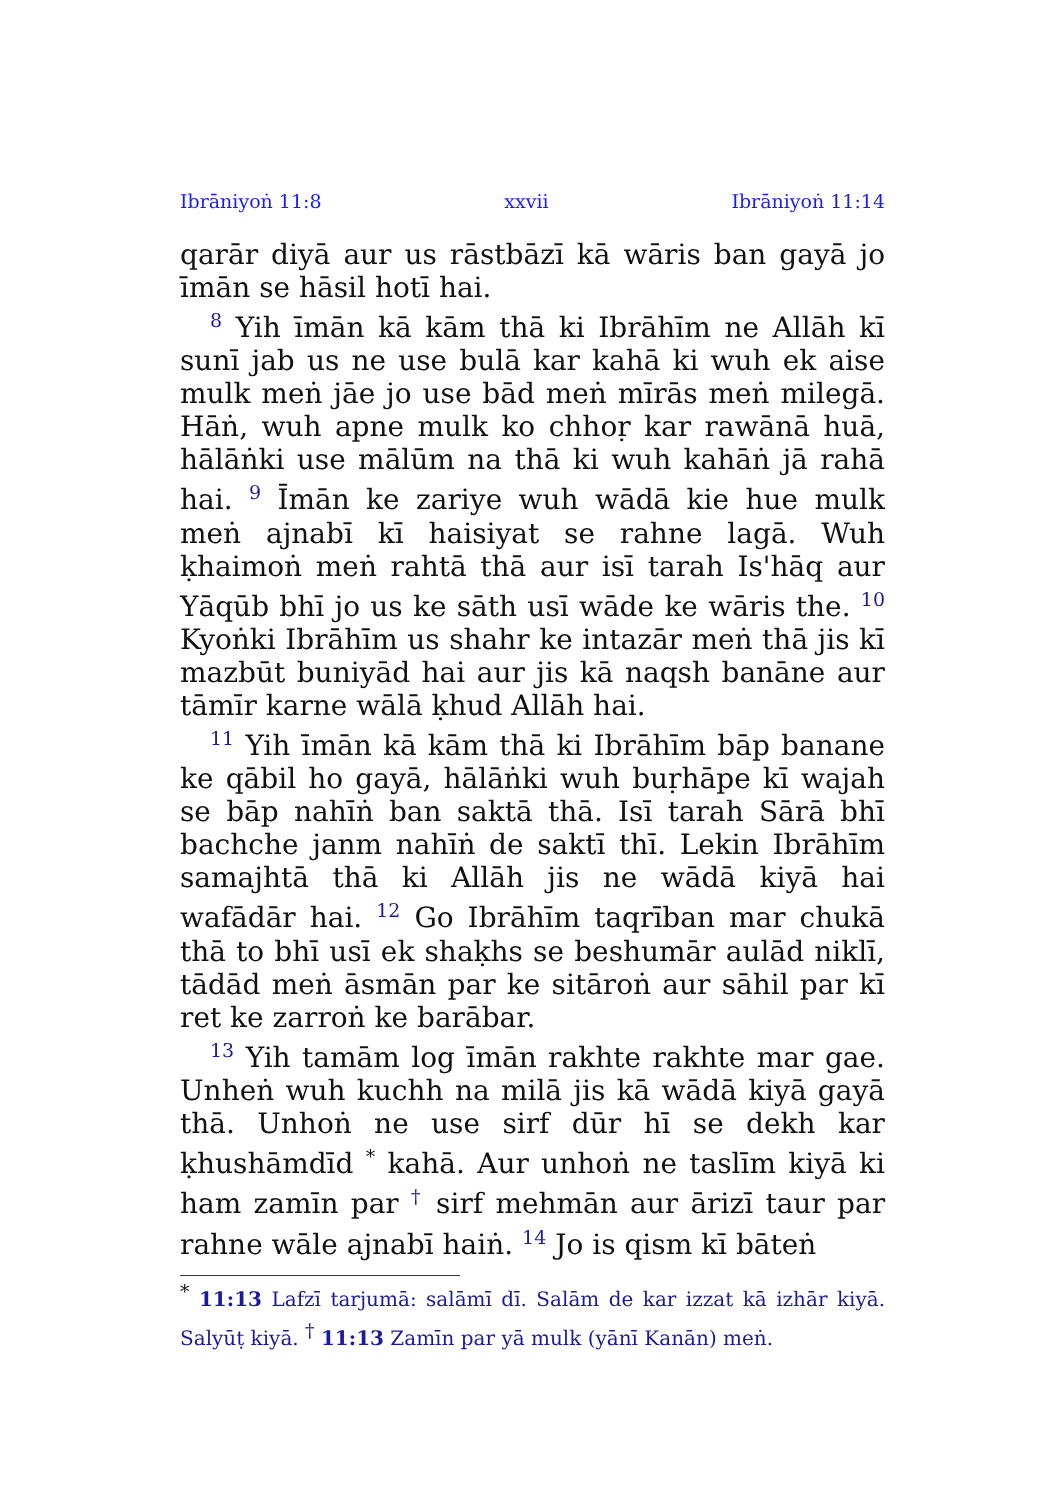Ibrāniyoṅ 11:8 xxvii Ibrāniyoṅ 11:14
qarār diyā aur us rāstbāzī kā wāris ban gayā jo īmān se hāsil hotī hai.
<sup>8</sup> Yih īmān kā kām thā ki Ibrāhīm ne Allāh kī sunī jab us ne use bulā kar kahā ki wuh ek aise mulk meṅ jāe jo use bād meṅ mīrās meṅ milegā. Hāṅ, wuh apne mulk ko chhoṛ kar rawānā huā, hālāṅki use mālūm na thā ki wuh kahāṅ jā rahā hai. <sup>9</sup> Īmān ke zariye wuh wādā kie hue mulk meṅ ajnabī kī haisiyat se rahne lagā. Wuh ḳhaimoṅ meṅ rahtā thā aur isī tarah Is'hāq aur Yāqūb bhī jo us ke sāth usī wāde ke wāris the. <sup>10</sup> Kyoṅki Ibrāhīm us shahr ke intazār meṅ thā jis kī mazbūt buniyād hai aur jis kā naqsh banāne aur tāmīr karne wālā ḳhud Allāh hai.
<sup>11</sup> Yih īmān kā kām thā ki Ibrāhīm bāp banane ke qābil ho gayā, hālāṅki wuh buṛhāpe kī wajah se bāp nahīṅ ban saktā thā. Isī tarah Sārā bhī bachche janm nahīṅ de saktī thī. Lekin Ibrāhīm samajhtā thā ki Allāh jis ne wādā kiyā hai wafādār hai. <sup>12</sup> Go Ibrāhīm taqrīban mar chukā thā to bhī usī ek shaḳhs se beshumār aulād niklī, tādād meṅ āsmān par ke sitāroṅ aur sāhil par kī ret ke zarroṅ ke barābar.
<sup>13</sup> Yih tamām log īmān rakhte rakhte mar gae. Unheṅ wuh kuchh na milā jis kā wādā kiyā gayā thā. Unhoṅ ne use sirf dūr hī se dekh kar ḳhushāmdīd <sup>*</sup> kahā. Aur unhoṅ ne taslīm kiyā ki ham zamīn par <sup>†</sup> sirf mehmān aur ārizī taur par rahne wāle ajnabī haiṅ. <sup>14</sup> Jo is qism kī bāteṅ
<sup>*</sup> 11:13 Lafzī tarjumā: salāmī dī. Salām de kar izzat kā izhār kiyā. Salyūṭ kiyā. <sup>†</sup> 11:13 Zamīn par yā mulk (yānī Kanān) meṅ.